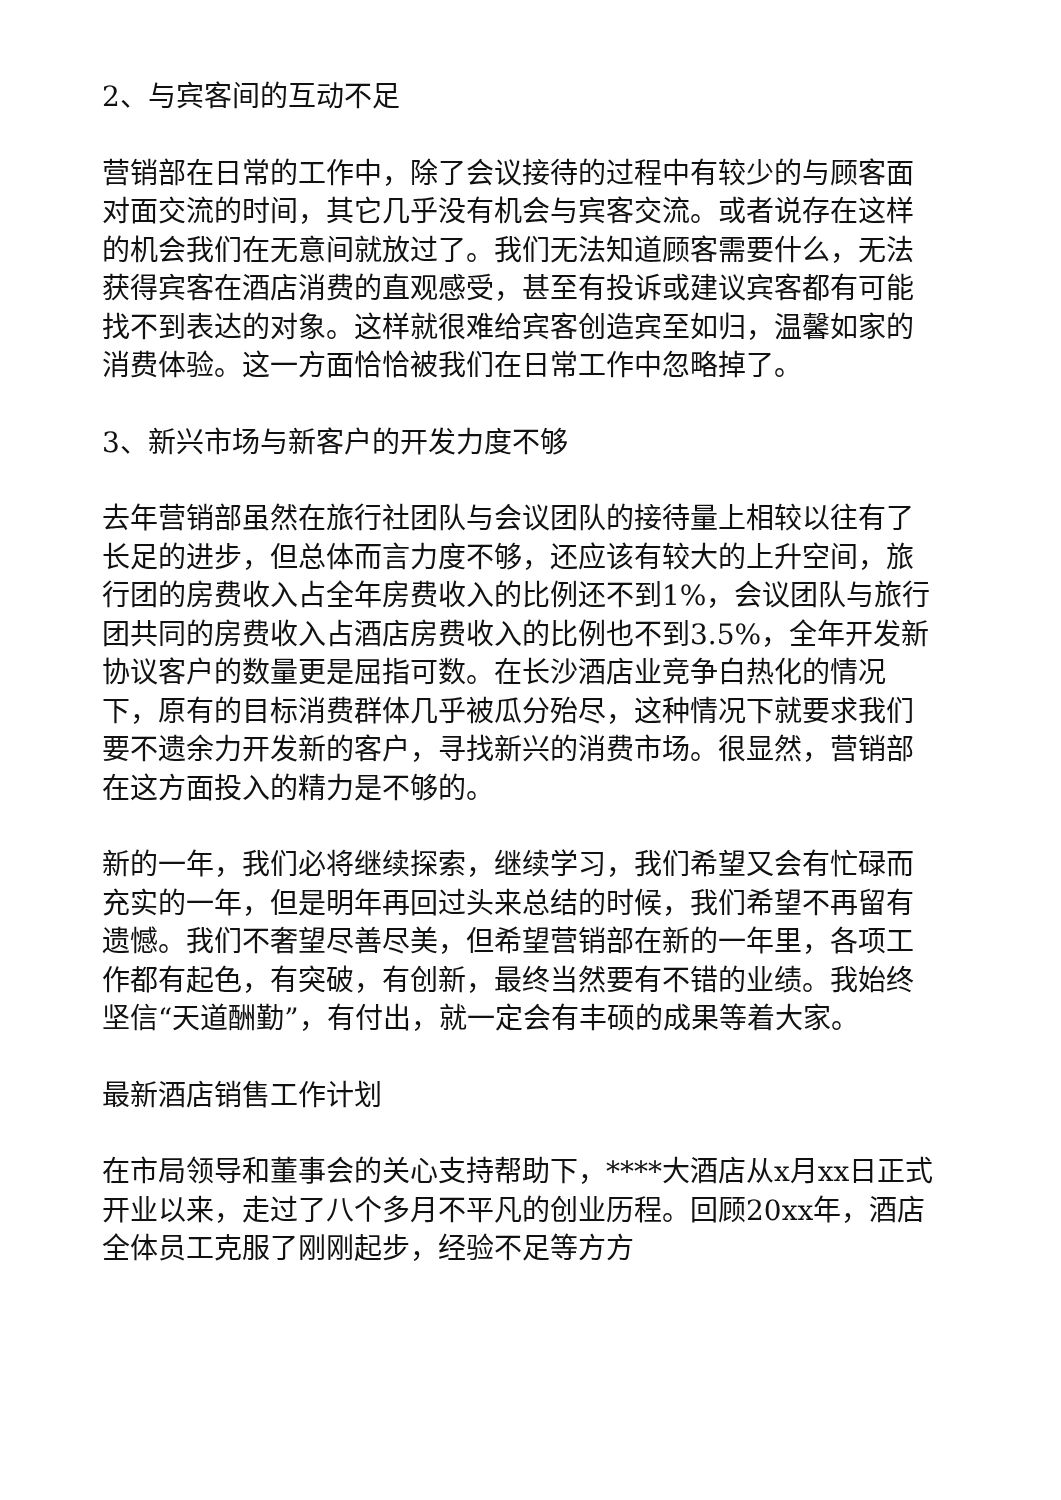2、与宾客间的互动不足
营销部在日常的工作中，除了会议接待的过程中有较少的与顾客面对面交流的时间，其它几乎没有机会与宾客交流。或者说存在这样的机会我们在无意间就放过了。我们无法知道顾客需要什么，无法获得宾客在酒店消费的直观感受，甚至有投诉或建议宾客都有可能找不到表达的对象。这样就很难给宾客创造宾至如归，温馨如家的消费体验。这一方面恰恰被我们在日常工作中忽略掉了。
3、新兴市场与新客户的开发力度不够
去年营销部虽然在旅行社团队与会议团队的接待量上相较以往有了长足的进步，但总体而言力度不够，还应该有较大的上升空间，旅行团的房费收入占全年房费收入的比例还不到1%，会议团队与旅行团共同的房费收入占酒店房费收入的比例也不到3.5%，全年开发新协议客户的数量更是屈指可数。在长沙酒店业竞争白热化的情况下，原有的目标消费群体几乎被瓜分殆尽，这种情况下就要求我们要不遗余力开发新的客户，寻找新兴的消费市场。很显然，营销部在这方面投入的精力是不够的。
新的一年，我们必将继续探索，继续学习，我们希望又会有忙碌而充实的一年，但是明年再回过头来总结的时候，我们希望不再留有遗憾。我们不奢望尽善尽美，但希望营销部在新的一年里，各项工作都有起色，有突破，有创新，最终当然要有不错的业绩。我始终坚信“天道酬勤”，有付出，就一定会有丰硕的成果等着大家。
最新酒店销售工作计划
在市局领导和董事会的关心支持帮助下，****大酒店从x月xx日正式开业以来，走过了八个多月不平凡的创业历程。回顾20xx年，酒店全体员工克服了刚刚起步，经验不足等方方